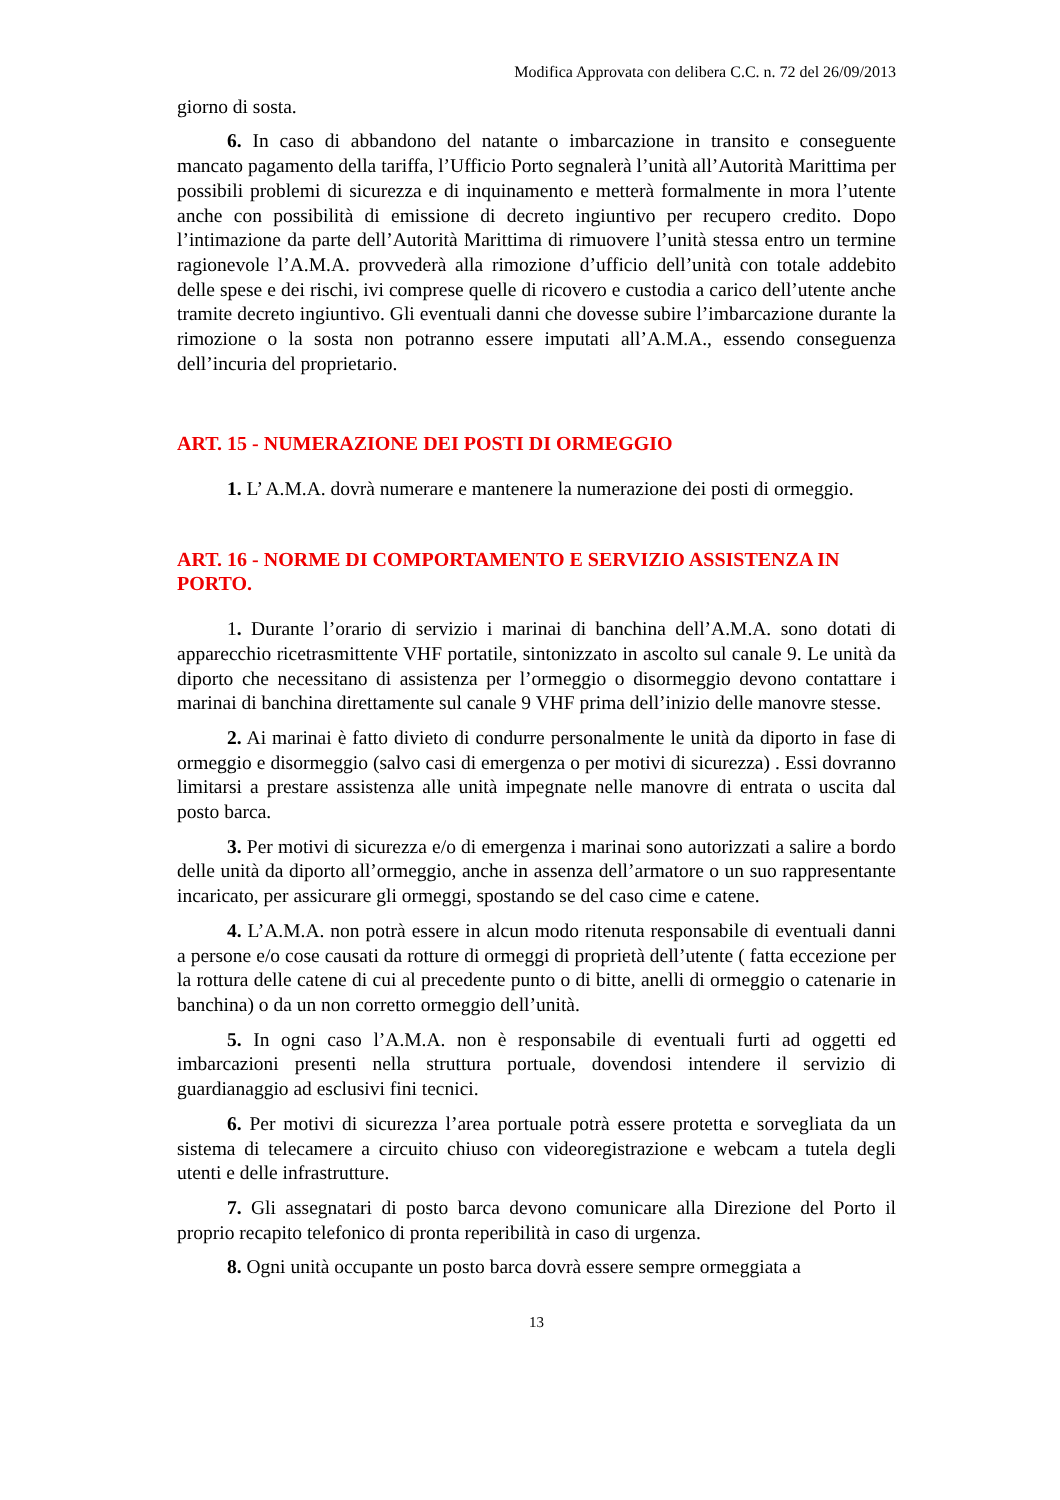Modifica Approvata con delibera C.C. n. 72 del 26/09/2013
giorno di sosta.
6. In caso di abbandono del natante o imbarcazione in transito e conseguente mancato pagamento della tariffa, l’Ufficio Porto segnalerà l’unità all’Autorità Marittima per possibili problemi di sicurezza e di inquinamento e metterà formalmente in mora l’utente anche con possibilità di emissione di decreto ingiuntivo per recupero credito. Dopo l’intimazione da parte dell’Autorità Marittima di rimuovere l’unità stessa entro un termine ragionevole l’A.M.A. provvederà alla rimozione d’ufficio dell’unità con totale addebito delle spese e dei rischi, ivi comprese quelle di ricovero e custodia a carico dell’utente anche tramite decreto ingiuntivo. Gli eventuali danni che dovesse subire l’imbarcazione durante la rimozione o la sosta non potranno essere imputati all’A.M.A., essendo conseguenza dell’incuria del proprietario.
ART. 15 - NUMERAZIONE DEI POSTI DI ORMEGGIO
1. L’ A.M.A. dovrà numerare e mantenere la numerazione dei posti di ormeggio.
ART. 16 - NORME DI COMPORTAMENTO E SERVIZIO ASSISTENZA IN PORTO.
1. Durante l’orario di servizio i marinai di banchina dell’A.M.A. sono dotati di apparecchio ricetrasmittente VHF portatile, sintonizzato in ascolto sul canale 9. Le unità da diporto che necessitano di assistenza per l’ormeggio o disormeggio devono contattare i marinai di banchina direttamente sul canale 9 VHF prima dell’inizio delle manovre stesse.
2. Ai marinai è fatto divieto di condurre personalmente le unità da diporto in fase di ormeggio e disormeggio (salvo casi di emergenza o per motivi di sicurezza) . Essi dovranno limitarsi a prestare assistenza alle unità impegnate nelle manovre di entrata o uscita dal posto barca.
3. Per motivi di sicurezza e/o di emergenza i marinai sono autorizzati a salire a bordo delle unità da diporto all’ormeggio, anche in assenza dell’armatore o un suo rappresentante incaricato, per assicurare gli ormeggi, spostando se del caso cime e catene.
4. L’A.M.A. non potrà essere in alcun modo ritenuta responsabile di eventuali danni a persone e/o cose causati da rotture di ormeggi di proprietà dell’utente ( fatta eccezione per la rottura delle catene di cui al precedente punto o di bitte, anelli di ormeggio o catenarie in banchina) o da un non corretto ormeggio dell’unità.
5. In ogni caso l’A.M.A. non è responsabile di eventuali furti ad oggetti ed imbarcazioni presenti nella struttura portuale, dovendosi intendere il servizio di guardianaggio ad esclusivi fini tecnici.
6. Per motivi di sicurezza l’area portuale potrà essere protetta e sorvegliata da un sistema di telecamere a circuito chiuso con videoregistrazione e webcam a tutela degli utenti e delle infrastrutture.
7. Gli assegnatari di posto barca devono comunicare alla Direzione del Porto il proprio recapito telefonico di pronta reperibilità in caso di urgenza.
8. Ogni unità occupante un posto barca dovrà essere sempre ormeggiata a
13